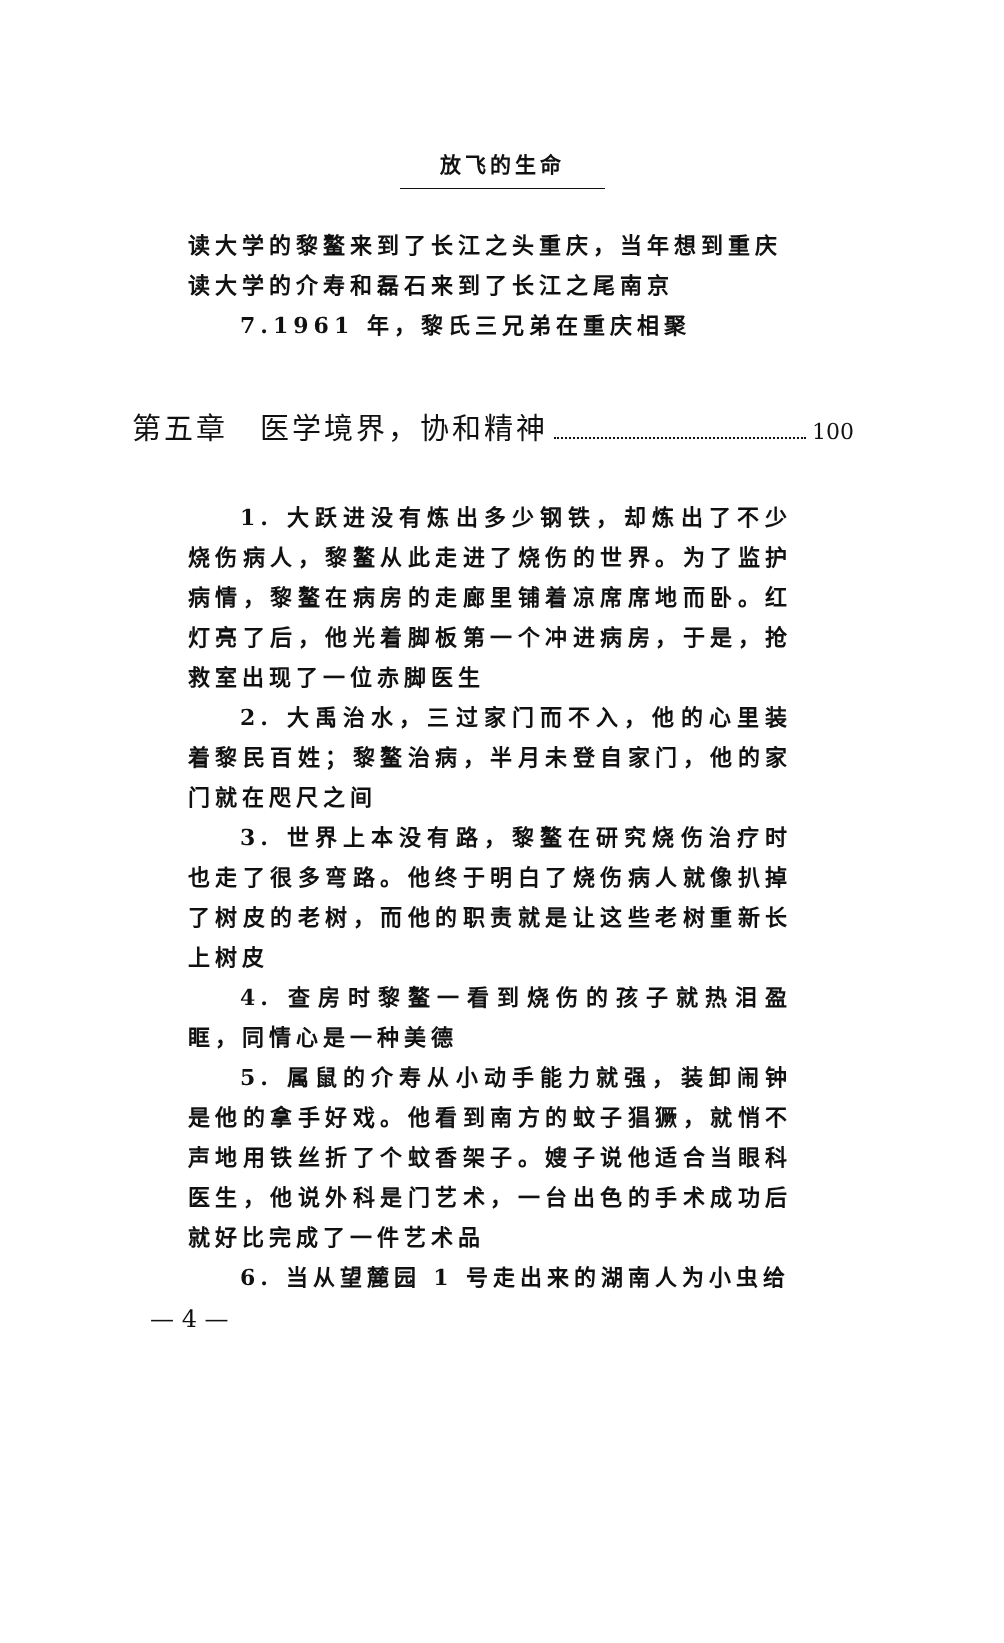放飞的生命
读大学的黎鳌来到了长江之头重庆，当年想到重庆读大学的介寿和磊石来到了长江之尾南京
7.1961 年，黎氏三兄弟在重庆相聚
第五章　医学境界，协和精神 100
1. 大跃进没有炼出多少钢铁，却炼出了不少烧伤病人，黎鳌从此走进了烧伤的世界。为了监护病情，黎鳌在病房的走廊里铺着凉席席地而卧。红灯亮了后，他光着脚板第一个冲进病房，于是，抢救室出现了一位赤脚医生
2. 大禹治水，三过家门而不入，他的心里装着黎民百姓；黎鳌治病，半月未登自家门，他的家门就在咫尺之间
3. 世界上本没有路，黎鳌在研究烧伤治疗时也走了很多弯路。他终于明白了烧伤病人就像扒掉了树皮的老树，而他的职责就是让这些老树重新长上树皮
4. 查房时黎鳌一看到烧伤的孩子就热泪盈眶，同情心是一种美德
5. 属鼠的介寿从小动手能力就强，装卸闹钟是他的拿手好戏。他看到南方的蚊子猖獗，就悄不声地用铁丝折了个蚊香架子。嫂子说他适合当眼科医生，他说外科是门艺术，一台出色的手术成功后就好比完成了一件艺术品
6. 当从望麓园 1 号走出来的湖南人为小虫给
— 4 —